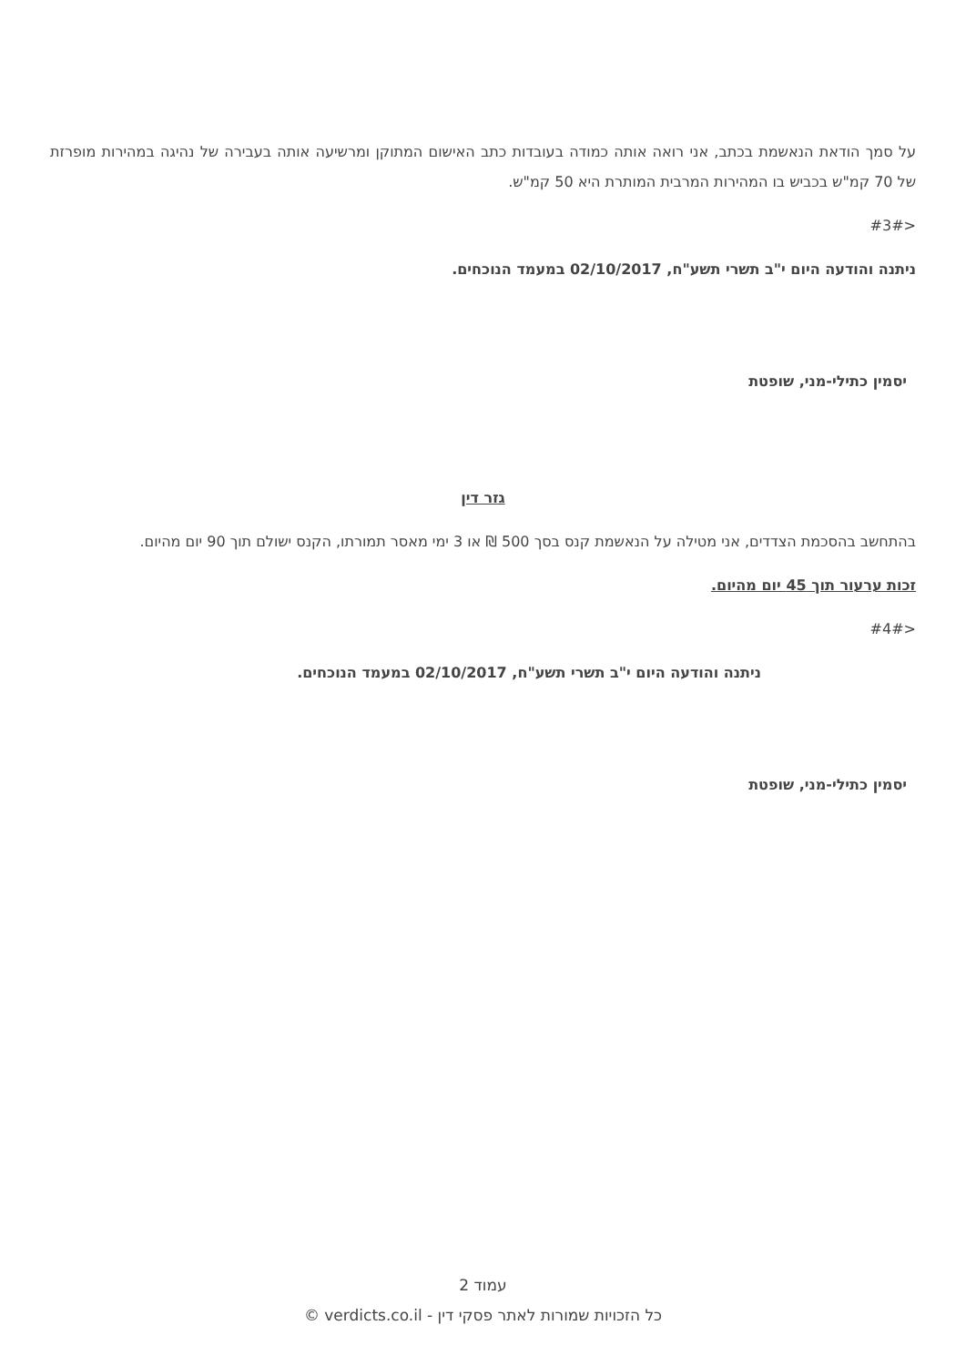על סמך הודאת הנאשמת בכתב, אני רואה אותה כמודה בעובדות כתב האישום המתוקן ומרשיעה אותה בעבירה של נהיגה במהירות מופרזת של 70 קמ"ש בכביש בו המהירות המרבית המותרת היא 50 קמ"ש.
<#3#
ניתנה והודעה היום י"ב תשרי תשע"ח, 02/10/2017 במעמד הנוכחים.
יסמין כתילי-מני, שופטת
גזר דין
בהתחשב בהסכמת הצדדים, אני מטילה על הנאשמת קנס בסך 500 ₪ או 3 ימי מאסר תמורתו, הקנס ישולם תוך 90 יום מהיום.
זכות ערעור תוך 45 יום מהיום.
<#4#
ניתנה והודעה היום י"ב תשרי תשע"ח, 02/10/2017 במעמד הנוכחים.
יסמין כתילי-מני, שופטת
עמוד 2
כל הזכויות שמורות לאתר פסקי דין - verdicts.co.il ©